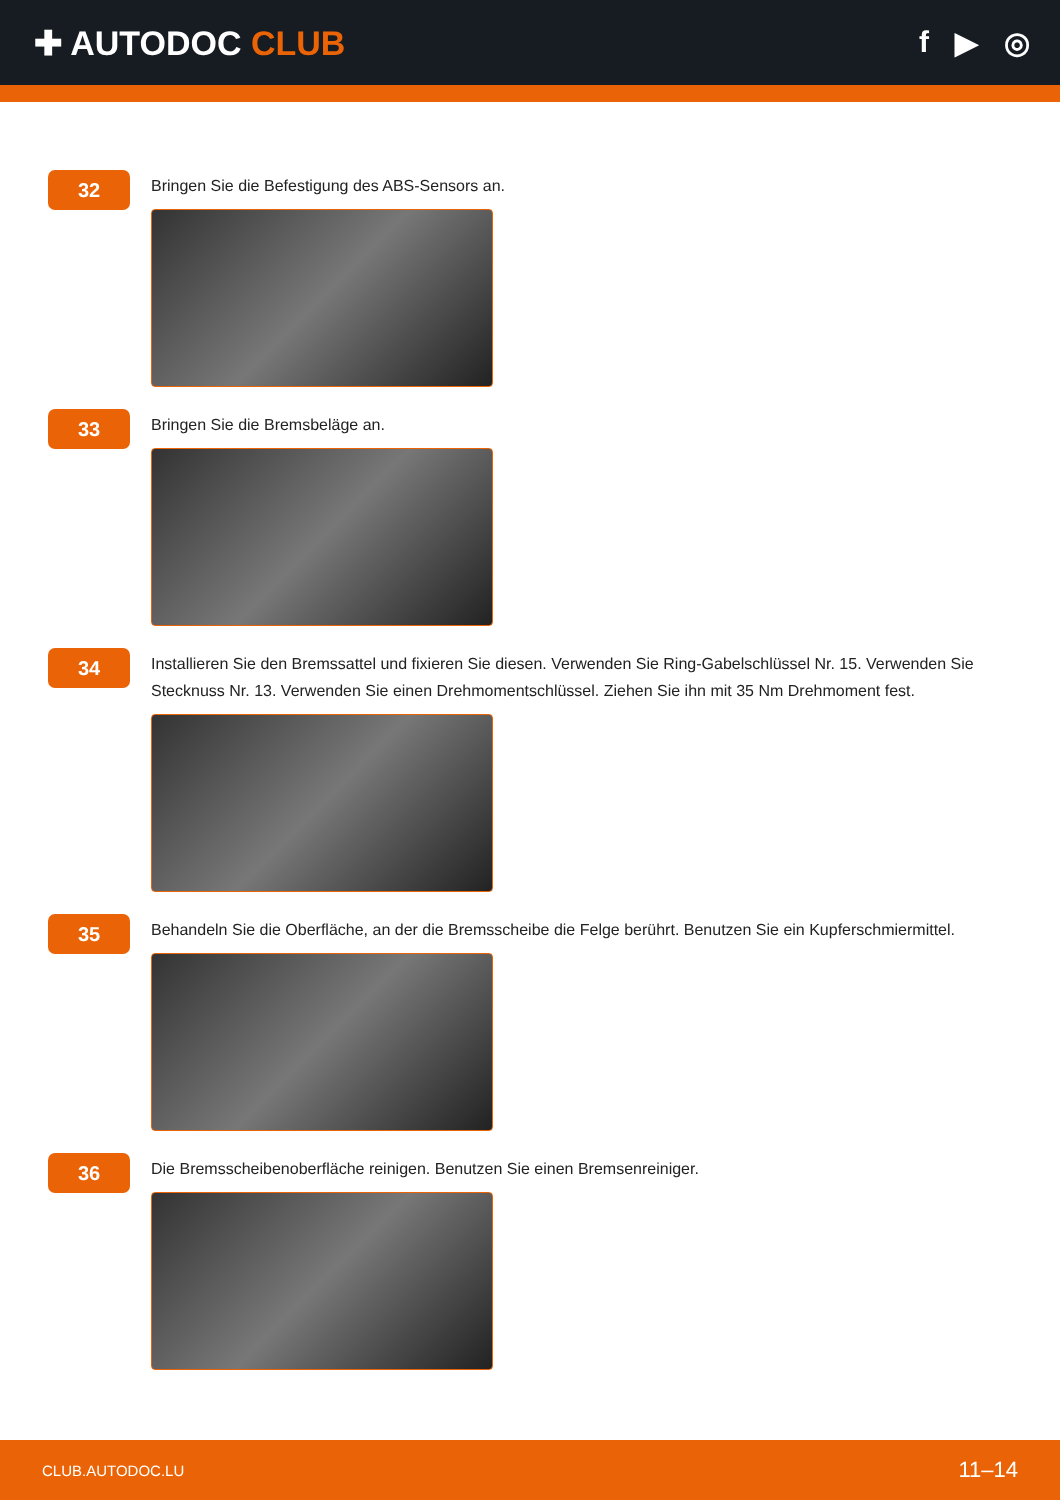✚ AUTODOC CLUB f ▶ ◎
32
Bringen Sie die Befestigung des ABS-Sensors an.
33
Bringen Sie die Bremsbeläge an.
34
Installieren Sie den Bremssattel und fixieren Sie diesen. Verwenden Sie Ring-Gabelschlüssel Nr. 15. Verwenden Sie Stecknuss Nr. 13. Verwenden Sie einen Drehmomentschlüssel. Ziehen Sie ihn mit 35 Nm Drehmoment fest.
35
Behandeln Sie die Oberfläche, an der die Bremsscheibe die Felge berührt. Benutzen Sie ein Kupferschmiermittel.
36
Die Bremsscheibenoberfläche reinigen. Benutzen Sie einen Bremsenreiniger.
CLUB.AUTODOC.LU 11–14